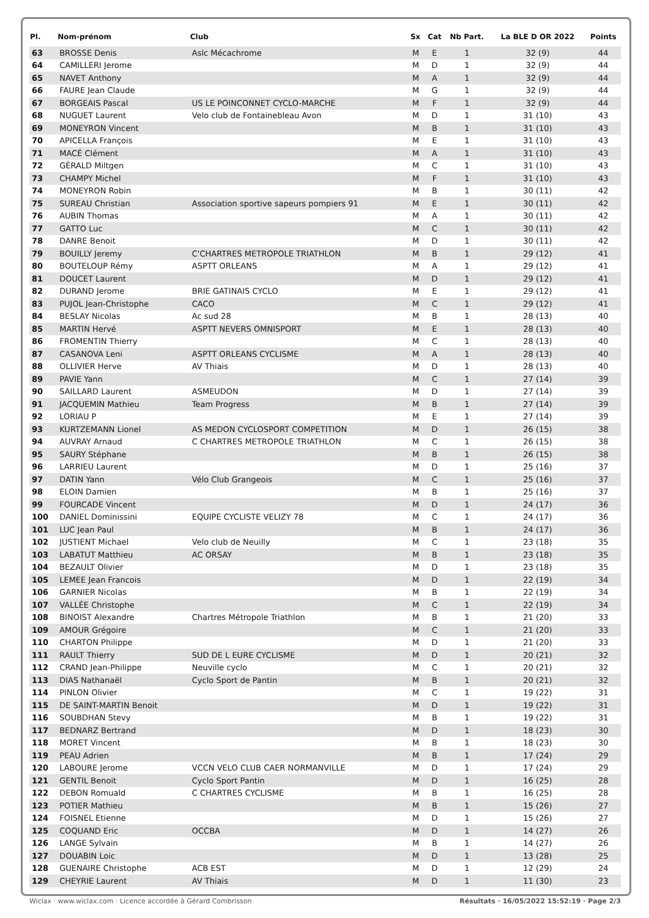| Pl. | Nom-prénom | Club | Sx | Cat | Nb Part. | La BLE D OR 2022 | Points |
| --- | --- | --- | --- | --- | --- | --- | --- |
| 63 | BROSSE Denis | Aslc Mécachrome | M | E | 1 | 32 (9) | 44 |
| 64 | CAMILLERI Jerome | | M | D | 1 | 32 (9) | 44 |
| 65 | NAVET Anthony | | M | A | 1 | 32 (9) | 44 |
| 66 | FAURE Jean Claude | | M | G | 1 | 32 (9) | 44 |
| 67 | BORGEAIS Pascal | US LE POINCONNET CYCLO-MARCHE | M | F | 1 | 32 (9) | 44 |
| 68 | NUGUET Laurent | Velo club de Fontainebleau Avon | M | D | 1 | 31 (10) | 43 |
| 69 | MONEYRON Vincent | | M | B | 1 | 31 (10) | 43 |
| 70 | APICELLA François | | M | E | 1 | 31 (10) | 43 |
| 71 | MACÉ Clément | | M | A | 1 | 31 (10) | 43 |
| 72 | GÉRALD Miltgen | | M | C | 1 | 31 (10) | 43 |
| 73 | CHAMPY Michel | | M | F | 1 | 31 (10) | 43 |
| 74 | MONEYRON Robin | | M | B | 1 | 30 (11) | 42 |
| 75 | SUREAU Christian | Association sportive sapeurs pompiers 91 | M | E | 1 | 30 (11) | 42 |
| 76 | AUBIN Thomas | | M | A | 1 | 30 (11) | 42 |
| 77 | GATTO Luc | | M | C | 1 | 30 (11) | 42 |
| 78 | DANRE Benoit | | M | D | 1 | 30 (11) | 42 |
| 79 | BOUILLY Jeremy | C'CHARTRES METROPOLE TRIATHLON | M | B | 1 | 29 (12) | 41 |
| 80 | BOUTELOUP Rémy | ASPTT ORLEANS | M | A | 1 | 29 (12) | 41 |
| 81 | DOUCET Laurent | | M | D | 1 | 29 (12) | 41 |
| 82 | DURAND Jerome | BRIE GATINAIS CYCLO | M | E | 1 | 29 (12) | 41 |
| 83 | PUJOL Jean-Christophe | CACO | M | C | 1 | 29 (12) | 41 |
| 84 | BESLAY Nicolas | Ac sud 28 | M | B | 1 | 28 (13) | 40 |
| 85 | MARTIN Hervé | ASPTT NEVERS OMNISPORT | M | E | 1 | 28 (13) | 40 |
| 86 | FROMENTIN Thierry | | M | C | 1 | 28 (13) | 40 |
| 87 | CASANOVA Leni | ASPTT ORLEANS CYCLISME | M | A | 1 | 28 (13) | 40 |
| 88 | OLLIVIER Herve | AV Thiais | M | D | 1 | 28 (13) | 40 |
| 89 | PAVIE Yann | | M | C | 1 | 27 (14) | 39 |
| 90 | SAILLARD Laurent | ASMEUDON | M | D | 1 | 27 (14) | 39 |
| 91 | JACQUEMIN Mathieu | Team Progress | M | B | 1 | 27 (14) | 39 |
| 92 | LORIAU P | | M | E | 1 | 27 (14) | 39 |
| 93 | KURTZEMANN Lionel | AS MEDON CYCLOSPORT COMPETITION | M | D | 1 | 26 (15) | 38 |
| 94 | AUVRAY Arnaud | C CHARTRES METROPOLE TRIATHLON | M | C | 1 | 26 (15) | 38 |
| 95 | SAURY Stéphane | | M | B | 1 | 26 (15) | 38 |
| 96 | LARRIEU Laurent | | M | D | 1 | 25 (16) | 37 |
| 97 | DATIN Yann | Vélo Club Grangeois | M | C | 1 | 25 (16) | 37 |
| 98 | ELOIN Damien | | M | B | 1 | 25 (16) | 37 |
| 99 | FOURCADE Vincent | | M | D | 1 | 24 (17) | 36 |
| 100 | DANIEL Dominissini | EQUIPE CYCLISTE VELIZY 78 | M | C | 1 | 24 (17) | 36 |
| 101 | LUC Jean Paul | | M | B | 1 | 24 (17) | 36 |
| 102 | JUSTIENT Michael | Velo club de Neuilly | M | C | 1 | 23 (18) | 35 |
| 103 | LABATUT Matthieu | AC ORSAY | M | B | 1 | 23 (18) | 35 |
| 104 | BEZAULT Olivier | | M | D | 1 | 23 (18) | 35 |
| 105 | LEMEE Jean Francois | | M | D | 1 | 22 (19) | 34 |
| 106 | GARNIER Nicolas | | M | B | 1 | 22 (19) | 34 |
| 107 | VALLÉE Christophe | | M | C | 1 | 22 (19) | 34 |
| 108 | BINOIST Alexandre | Chartres Métropole Triathlon | M | B | 1 | 21 (20) | 33 |
| 109 | AMOUR Grégoire | | M | C | 1 | 21 (20) | 33 |
| 110 | CHARTON Philippe | | M | D | 1 | 21 (20) | 33 |
| 111 | RAULT Thierry | SUD DE L EURE CYCLISME | M | D | 1 | 20 (21) | 32 |
| 112 | CRAND Jean-Philippe | Neuville cyclo | M | C | 1 | 20 (21) | 32 |
| 113 | DIAS Nathanaël | Cyclo Sport de Pantin | M | B | 1 | 20 (21) | 32 |
| 114 | PINLON Olivier | | M | C | 1 | 19 (22) | 31 |
| 115 | DE SAINT-MARTIN Benoit | | M | D | 1 | 19 (22) | 31 |
| 116 | SOUBDHAN Stevy | | M | B | 1 | 19 (22) | 31 |
| 117 | BEDNARZ Bertrand | | M | D | 1 | 18 (23) | 30 |
| 118 | MORET Vincent | | M | B | 1 | 18 (23) | 30 |
| 119 | PEAU Adrien | | M | B | 1 | 17 (24) | 29 |
| 120 | LABOURE Jerome | VCCN VELO CLUB CAER NORMANVILLE | M | D | 1 | 17 (24) | 29 |
| 121 | GENTIL Benoit | Cyclo Sport Pantin | M | D | 1 | 16 (25) | 28 |
| 122 | DEBON Romuald | C CHARTRES CYCLISME | M | B | 1 | 16 (25) | 28 |
| 123 | POTIER Mathieu | | M | B | 1 | 15 (26) | 27 |
| 124 | FOISNEL Etienne | | M | D | 1 | 15 (26) | 27 |
| 125 | COQUAND Eric | OCCBA | M | D | 1 | 14 (27) | 26 |
| 126 | LANGE Sylvain | | M | B | 1 | 14 (27) | 26 |
| 127 | DOUABIN Loic | | M | D | 1 | 13 (28) | 25 |
| 128 | GUENAIRE Christophe | ACB EST | M | D | 1 | 12 (29) | 24 |
| 129 | CHEYRIE Laurent | AV Thiais | M | D | 1 | 11 (30) | 23 |
Wiclax · www.wiclax.com · Licence accordée à Gérard Combrisson Résultats · 16/05/2022 15:52:19 · Page 2/3